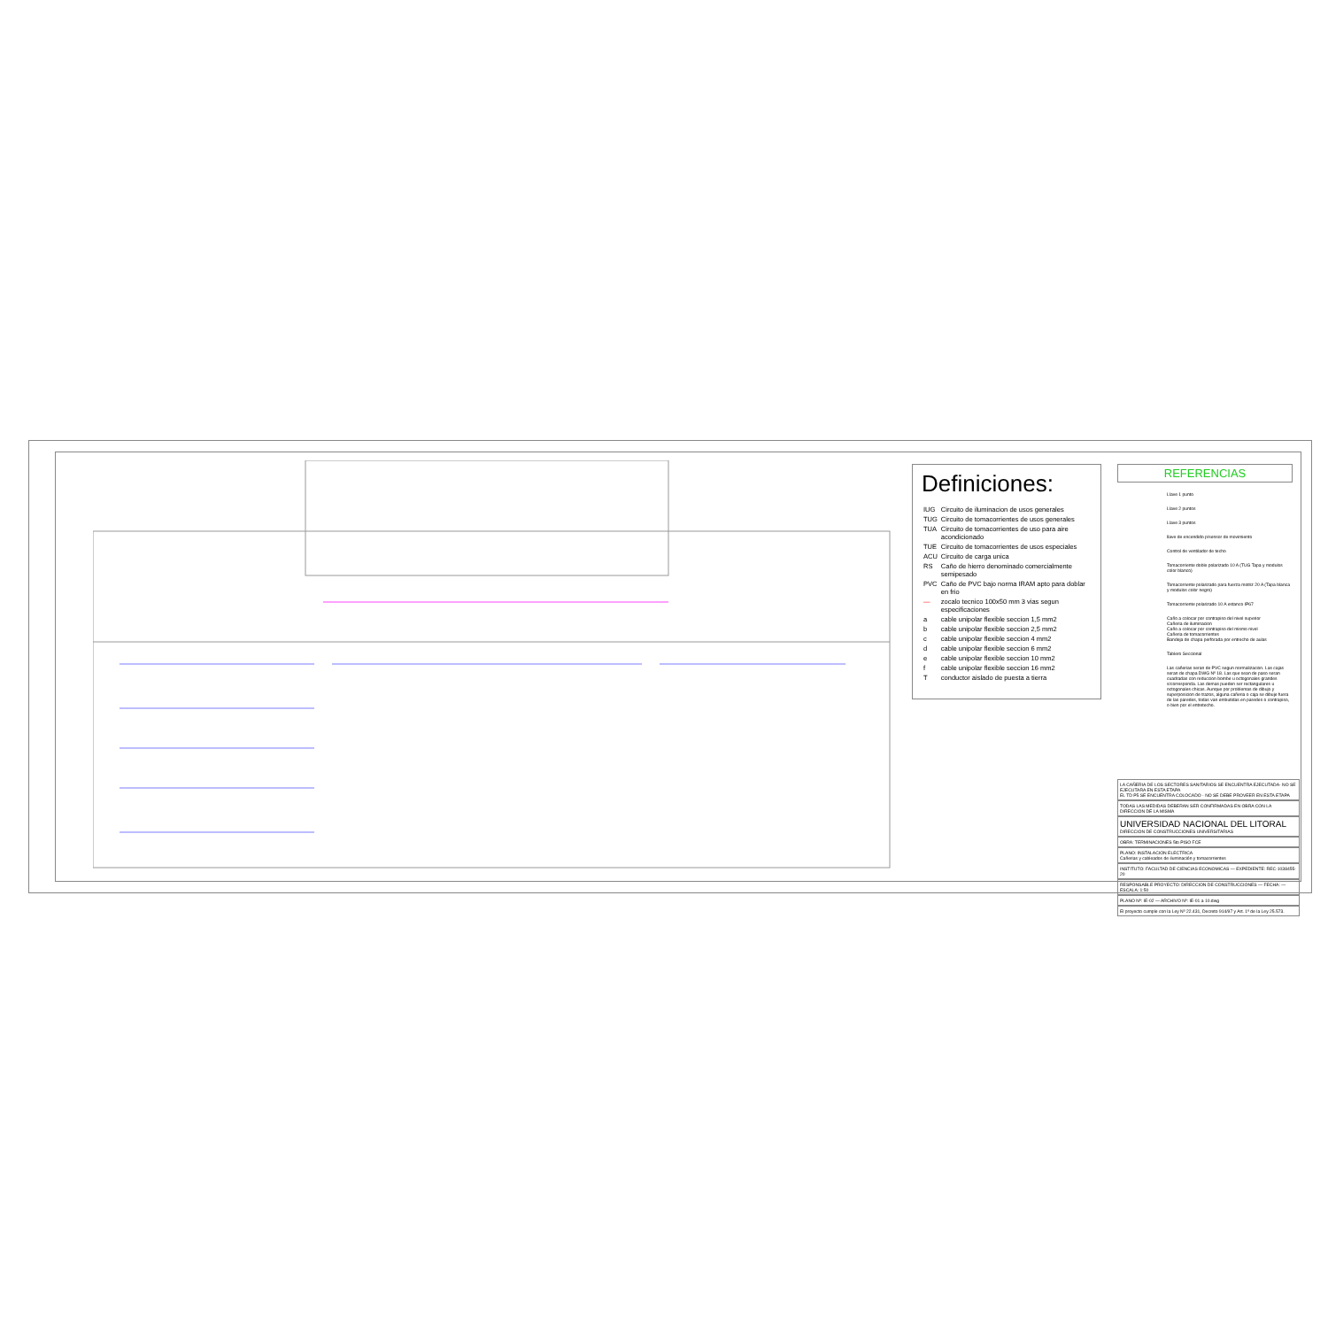Definiciones:
| IUG | Circuito de iluminacion de usos generales |
| TUG | Circuito de tomacorrientes de usos generales |
| TUA | Circuito de tomacorrientes de uso para aire acondicionado |
| TUE | Circuito de tomacorrientes de usos especiales |
| ACU | Circuito de carga unica |
| RS | Caño de hierro denominado comercialmente semipesado |
| PVC | Caño de PVC bajo norma IRAM apto para doblar en frio |
| — | zocalo tecnico 100x50 mm 3 vias segun especificaciones |
| a | cable unipolar flexible seccion 1,5 mm2 |
| b | cable unipolar flexible seccion 2,5 mm2 |
| c | cable unipolar flexible seccion 4 mm2 |
| d | cable unipolar flexible seccion 6 mm2 |
| e | cable unipolar flexible seccion 10 mm2 |
| f | cable unipolar flexible seccion 16 mm2 |
| T | conductor aislado de puesta a tierra |
REFERENCIAS
Llave 1 punto
Llave 2 puntos
Llave 3 puntos
llave de encendido p/sensor de movimiento
Control de ventilador de techo
Tomacorriente doble polarizado 10 A (TUG Tapa y modulos color blanco)
Tomacorriente polarizado para fuerza motriz 20 A (Tapa blanca y modulos color negro)
Tomacorriente polarizado 10 A estanco IP67
Caño a colocar por contrapiso del nivel superior
Cañeria de iluminacion
Caño a colocar por contrapiso del mismo nivel
Cañeria de tomacorrientes
Bandeja de chapa perforada por entrecho de aulas
Tablero Seccional
Las cañerias seran de PVC segun normalizacion. Las cajas seran de chapa DWG Nº 18. Las que sean de paso seran cuadradas con reduccion bombe u octogonales grandes s/corresponda. Las demas pueden ser rectangulares u octogonales chicas. Aunque por problemas de dibujo y superposicion de trazos, alguna cañeria o caja se dibuje fuera de las paredes, todas van embutidas en paredes o contrapiso, o bien por el entretecho.
LA CAÑERIA DE LOS SECTORES SANITARIOS SE ENCUENTRA EJECUTADA- NO SE EJECUTARA EN ESTA ETAPA
EL TD P5 SE ENCUENTRA COLOCADO - NO SE DEBE PROVEER EN ESTA ETAPA
TODAS LAS MEDIDAS DEBERAN SER CONFIRMADAS EN OBRA CON LA DIRECCION DE LA MISMA
UNIVERSIDAD NACIONAL DEL LITORAL
DIRECCION DE CONSTRUCCIONES UNIVERSITARIAS
OBRA: TERMINACIONES 5to PISO FCE
PLANO: INSTALACION ELECTRICA
Cañerias y cableados de iluminación y tomacorrientes
INSTITUTO: FACULTAD DE CIENCIAS ECONOMICAS — EXPEDIENTE: REC-1038455-20
RESPONSABLE PROYECTO: DIRECCION DE CONSTRUCCIONES — FECHA: — ESCALA: 1:50
PLANO Nº: IE-02 — ARCHIVO Nº: IE-01 a 10.dwg
El proyecto cumple con la Ley Nº 22.431, Decreto 914/97 y Art. 1º de la Ley 25.573.